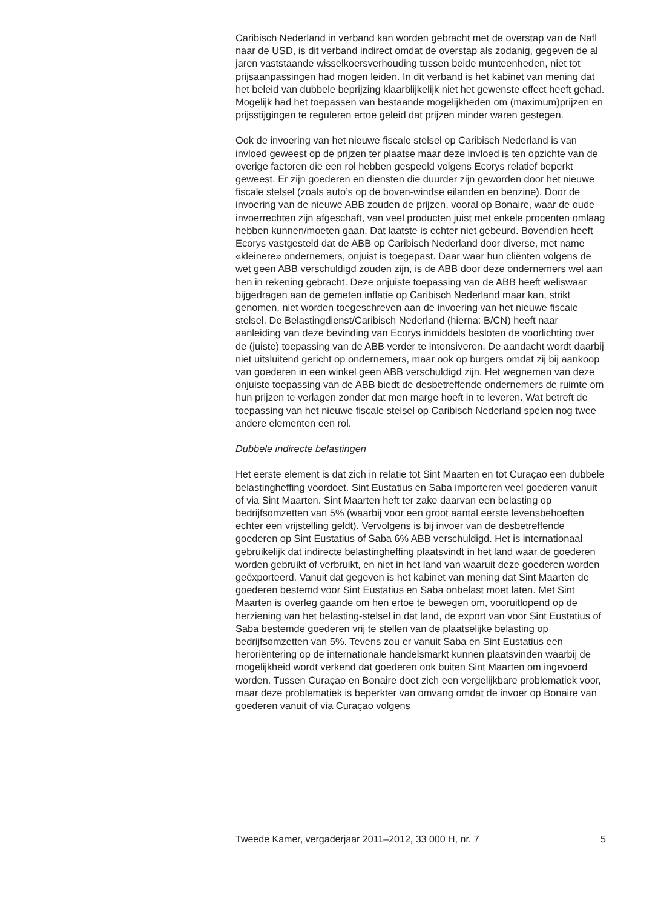Caribisch Nederland in verband kan worden gebracht met de overstap van de Nafl naar de USD, is dit verband indirect omdat de overstap als zodanig, gegeven de al jaren vaststaande wisselkoersverhouding tussen beide munteenheden, niet tot prijsaanpassingen had mogen leiden. In dit verband is het kabinet van mening dat het beleid van dubbele beprijzing klaarblijkelijk niet het gewenste effect heeft gehad. Mogelijk had het toepassen van bestaande mogelijkheden om (maximum)prijzen en prijsstijgingen te reguleren ertoe geleid dat prijzen minder waren gestegen.
Ook de invoering van het nieuwe fiscale stelsel op Caribisch Nederland is van invloed geweest op de prijzen ter plaatse maar deze invloed is ten opzichte van de overige factoren die een rol hebben gespeeld volgens Ecorys relatief beperkt geweest. Er zijn goederen en diensten die duurder zijn geworden door het nieuwe fiscale stelsel (zoals auto’s op de boven-windse eilanden en benzine). Door de invoering van de nieuwe ABB zouden de prijzen, vooral op Bonaire, waar de oude invoerrechten zijn afgeschaft, van veel producten juist met enkele procenten omlaag hebben kunnen/moeten gaan. Dat laatste is echter niet gebeurd. Bovendien heeft Ecorys vastgesteld dat de ABB op Caribisch Nederland door diverse, met name «kleinere» ondernemers, onjuist is toegepast. Daar waar hun cliënten volgens de wet geen ABB verschuldigd zouden zijn, is de ABB door deze ondernemers wel aan hen in rekening gebracht. Deze onjuiste toepassing van de ABB heeft weliswaar bijgedragen aan de gemeten inflatie op Caribisch Nederland maar kan, strikt genomen, niet worden toegeschreven aan de invoering van het nieuwe fiscale stelsel. De Belastingdienst/Caribisch Nederland (hierna: B/CN) heeft naar aanleiding van deze bevinding van Ecorys inmiddels besloten de voorlichting over de (juiste) toepassing van de ABB verder te intensiveren. De aandacht wordt daarbij niet uitsluitend gericht op ondernemers, maar ook op burgers omdat zij bij aankoop van goederen in een winkel geen ABB verschuldigd zijn. Het wegnemen van deze onjuiste toepassing van de ABB biedt de desbetreffende ondernemers de ruimte om hun prijzen te verlagen zonder dat men marge hoeft in te leveren. Wat betreft de toepassing van het nieuwe fiscale stelsel op Caribisch Nederland spelen nog twee andere elementen een rol.
Dubbele indirecte belastingen
Het eerste element is dat zich in relatie tot Sint Maarten en tot Curaçao een dubbele belastingheffing voordoet. Sint Eustatius en Saba importeren veel goederen vanuit of via Sint Maarten. Sint Maarten heft ter zake daarvan een belasting op bedrijfsomzetten van 5% (waarbij voor een groot aantal eerste levensbehoeften echter een vrijstelling geldt). Vervolgens is bij invoer van de desbetreffende goederen op Sint Eustatius of Saba 6% ABB verschuldigd. Het is internationaal gebruikelijk dat indirecte belastingheffing plaatsvindt in het land waar de goederen worden gebruikt of verbruikt, en niet in het land van waaruit deze goederen worden geëxporteerd. Vanuit dat gegeven is het kabinet van mening dat Sint Maarten de goederen bestemd voor Sint Eustatius en Saba onbelast moet laten. Met Sint Maarten is overleg gaande om hen ertoe te bewegen om, vooruitlopend op de herziening van het belasting-stelsel in dat land, de export van voor Sint Eustatius of Saba bestemde goederen vrij te stellen van de plaatselijke belasting op bedrijfsomzetten van 5%. Tevens zou er vanuit Saba en Sint Eustatius een heroriëntering op de internationale handelsmarkt kunnen plaatsvinden waarbij de mogelijkheid wordt verkend dat goederen ook buiten Sint Maarten om ingevoerd worden. Tussen Curaçao en Bonaire doet zich een vergelijkbare problematiek voor, maar deze problematiek is beperkter van omvang omdat de invoer op Bonaire van goederen vanuit of via Curaçao volgens
Tweede Kamer, vergaderjaar 2011–2012, 33 000 H, nr. 7 5